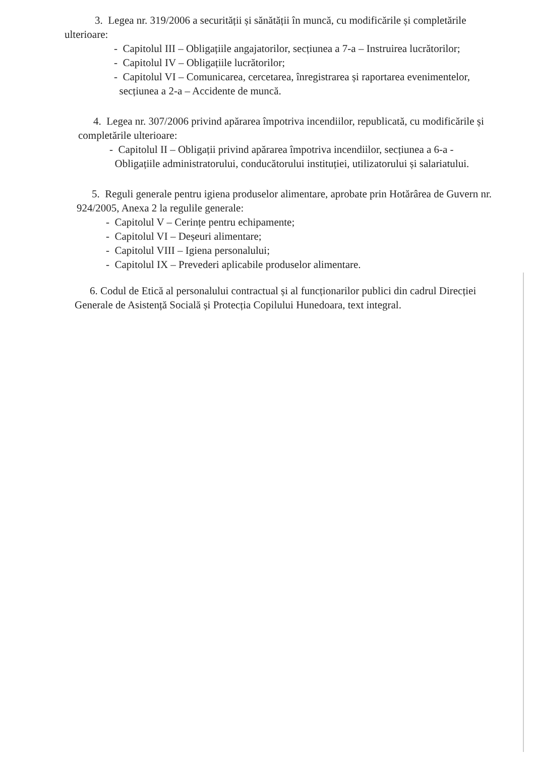3. Legea nr. 319/2006 a securității și sănătății în muncă, cu modificările și completările ulterioare:
- Capitolul III – Obligațiile angajatorilor, secțiunea a 7-a – Instruirea lucrătorilor;
- Capitolul IV – Obligațiile lucrătorilor;
- Capitolul VI – Comunicarea, cercetarea, înregistrarea și raportarea evenimentelor,
secțiunea a 2-a – Accidente de muncă.
4. Legea nr. 307/2006 privind apărarea împotriva incendiilor, republicată, cu modificările și completările ulterioare:
- Capitolul II – Obligații privind apărarea împotriva incendiilor, secțiunea a 6-a -
Obligațiile administratorului, conducătorului instituției, utilizatorului și salariatului.
5. Reguli generale pentru igiena produselor alimentare, aprobate prin Hotărârea de Guvern nr. 924/2005, Anexa 2 la regulile generale:
- Capitolul V – Cerințe pentru echipamente;
- Capitolul VI – Deșeuri alimentare;
- Capitolul VIII – Igiena personalului;
- Capitolul IX – Prevederi aplicabile produselor alimentare.
6. Codul de Etică al personalului contractual și al funcționarilor publici din cadrul Direcției Generale de Asistență Socială și Protecția Copilului Hunedoara, text integral.